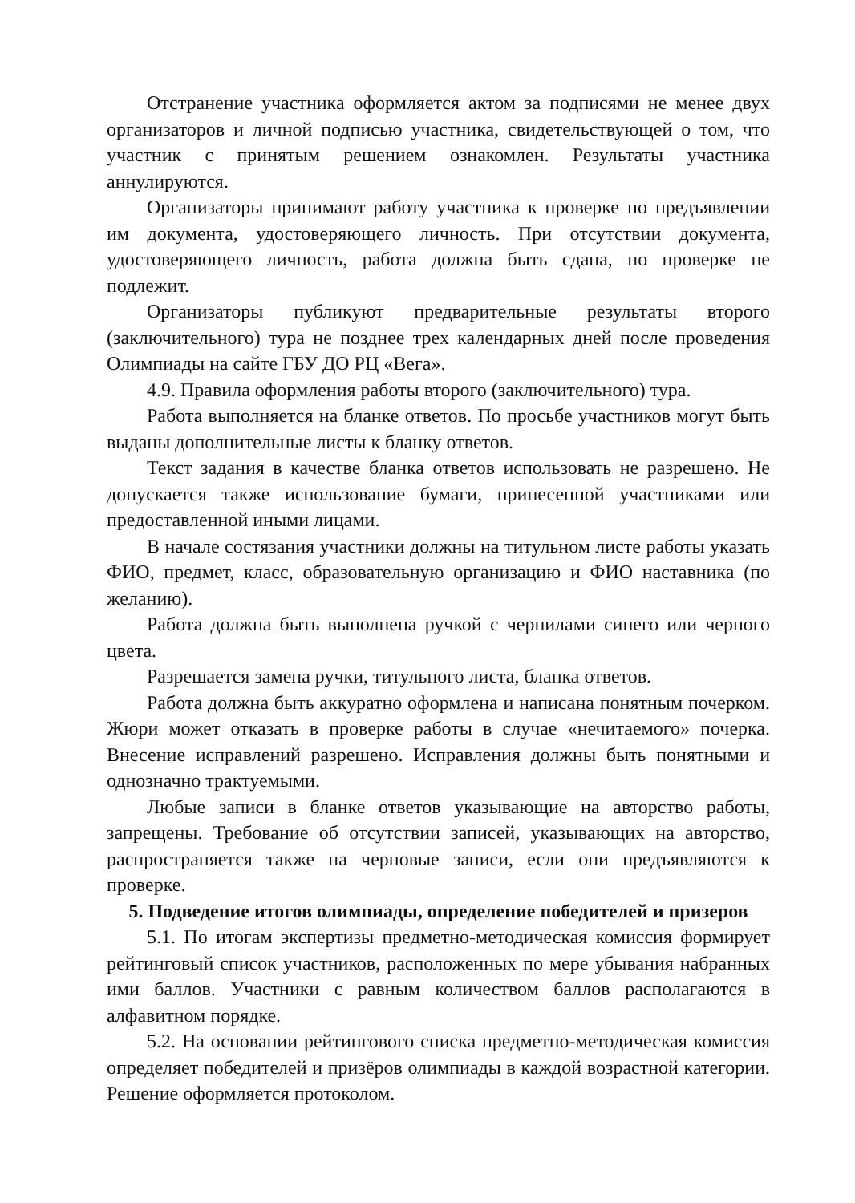Отстранение участника оформляется актом за подписями не менее двух организаторов и личной подписью участника, свидетельствующей о том, что участник с принятым решением ознакомлен. Результаты участника аннулируются.
Организаторы принимают работу участника к проверке по предъявлении им документа, удостоверяющего личность. При отсутствии документа, удостоверяющего личность, работа должна быть сдана, но проверке не подлежит.
Организаторы публикуют предварительные результаты второго (заключительного) тура не позднее трех календарных дней после проведения Олимпиады на сайте ГБУ ДО РЦ «Вега».
4.9. Правила оформления работы второго (заключительного) тура.
Работа выполняется на бланке ответов. По просьбе участников могут быть выданы дополнительные листы к бланку ответов.
Текст задания в качестве бланка ответов использовать не разрешено. Не допускается также использование бумаги, принесенной участниками или предоставленной иными лицами.
В начале состязания участники должны на титульном листе работы указать ФИО, предмет, класс, образовательную организацию и ФИО наставника (по желанию).
Работа должна быть выполнена ручкой с чернилами синего или черного цвета.
Разрешается замена ручки, титульного листа, бланка ответов.
Работа должна быть аккуратно оформлена и написана понятным почерком. Жюри может отказать в проверке работы в случае «нечитаемого» почерка. Внесение исправлений разрешено. Исправления должны быть понятными и однозначно трактуемыми.
Любые записи в бланке ответов указывающие на авторство работы, запрещены. Требование об отсутствии записей, указывающих на авторство, распространяется также на черновые записи, если они предъявляются к проверке.
5. Подведение итогов олимпиады, определение победителей и призеров
5.1. По итогам экспертизы предметно-методическая комиссия формирует рейтинговый список участников, расположенных по мере убывания набранных ими баллов. Участники с равным количеством баллов располагаются в алфавитном порядке.
5.2. На основании рейтингового списка предметно-методическая комиссия определяет победителей и призёров олимпиады в каждой возрастной категории. Решение оформляется протоколом.